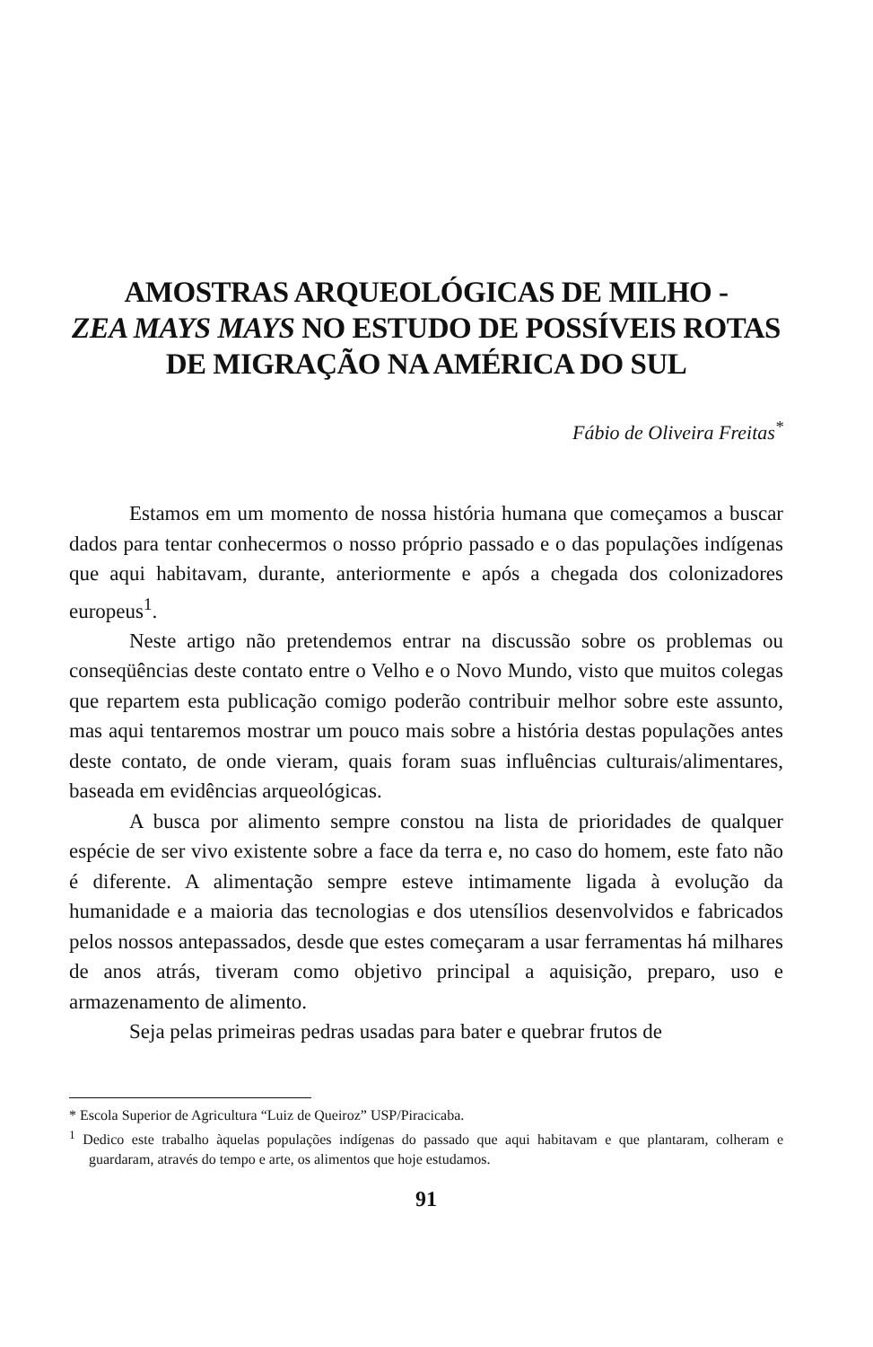AMOSTRAS ARQUEOLÓGICAS DE MILHO -
ZEA MAYS MAYS NO ESTUDO DE POSSÍVEIS ROTAS
DE MIGRAÇÃO NA AMÉRICA DO SUL
Fábio de Oliveira Freitas<sup>*</sup>
Estamos em um momento de nossa história humana que começamos a buscar dados para tentar conhecermos o nosso próprio passado e o das populações indígenas que aqui habitavam, durante, anteriormente e após a chegada dos colonizadores europeus<sup>1</sup>.
Neste artigo não pretendemos entrar na discussão sobre os problemas ou conseqüências deste contato entre o Velho e o Novo Mundo, visto que muitos colegas que repartem esta publicação comigo poderão contribuir melhor sobre este assunto, mas aqui tentaremos mostrar um pouco mais sobre a história destas populações antes deste contato, de onde vieram, quais foram suas influências culturais/alimentares, baseada em evidências arqueológicas.
A busca por alimento sempre constou na lista de prioridades de qualquer espécie de ser vivo existente sobre a face da terra e, no caso do homem, este fato não é diferente. A alimentação sempre esteve intimamente ligada à evolução da humanidade e a maioria das tecnologias e dos utensílios desenvolvidos e fabricados pelos nossos antepassados, desde que estes começaram a usar ferramentas há milhares de anos atrás, tiveram como objetivo principal a aquisição, preparo, uso e armazenamento de alimento.
Seja pelas primeiras pedras usadas para bater e quebrar frutos de
* Escola Superior de Agricultura “Luiz de Queiroz” USP/Piracicaba.
<sup>1</sup> Dedico este trabalho àquelas populações indígenas do passado que aqui habitavam e que plantaram, colheram e guardaram, através do tempo e arte, os alimentos que hoje estudamos.
91